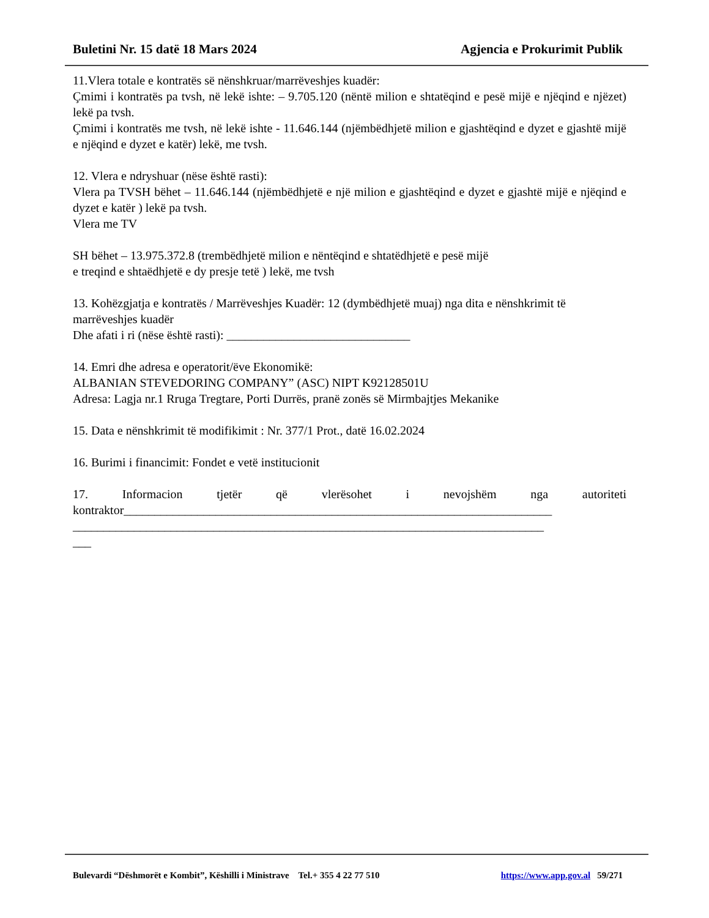Buletini Nr. 15 datë 18 Mars 2024 Agjencia e Prokurimit Publik
11.Vlera totale e kontratës së nënshkruar/marrëveshjes kuadër:
Çmimi i kontratës pa tvsh, në lekë ishte: – 9.705.120 (nëntë milion e shtatëqind e pesë mijë e njëqind e njëzet) lekë pa tvsh.
Çmimi i kontratës me tvsh, në lekë ishte - 11.646.144 (njëmbëdhjetë milion e gjashtëqind e dyzet e gjashtë mijë e njëqind e dyzet e katër) lekë, me tvsh.
12. Vlera e ndryshuar (nëse është rasti):
Vlera pa TVSH bëhet – 11.646.144 (njëmbëdhjetë e një milion e gjashtëqind e dyzet e gjashtë mijë e njëqind e dyzet e katër ) lekë pa tvsh.
Vlera me TV
SH bëhet – 13.975.372.8 (trembëdhjetë milion e nëntëqind e shtatëdhjetë e pesë mijë
e treqind e shtaëdhjetë e dy presje tetë ) lekë, me tvsh
13. Kohëzgjatja e kontratës / Marrëveshjes Kuadër: 12 (dymbëdhjetë muaj) nga dita e nënshkrimit të marrëveshjes kuadër
Dhe afati i ri (nëse është rasti): ______________________________
14. Emri dhe adresa e operatorit/ëve Ekonomikë:
ALBANIAN STEVEDORING COMPANY” (ASC) NIPT K92128501U
Adresa: Lagja nr.1 Rruga Tregtare, Porti Durrës, pranë zonës së Mirmbajtjes Mekanike
15. Data e nënshkrimit të modifikimit : Nr. 377/1 Prot., datë 16.02.2024
16. Burimi i financimit: Fondet e vetë institucionit
17. Informacion tjetër që vlerësohet i nevojshëm nga autoriteti
kontraktor______________________________________________________________________
_____________________________________________________________________________
___
Bulevardi “Dëshmorët e Kombit”, Këshilli i Ministrave Tel.+ 355 4 22 77 510 https://www.app.gov.al 59/271